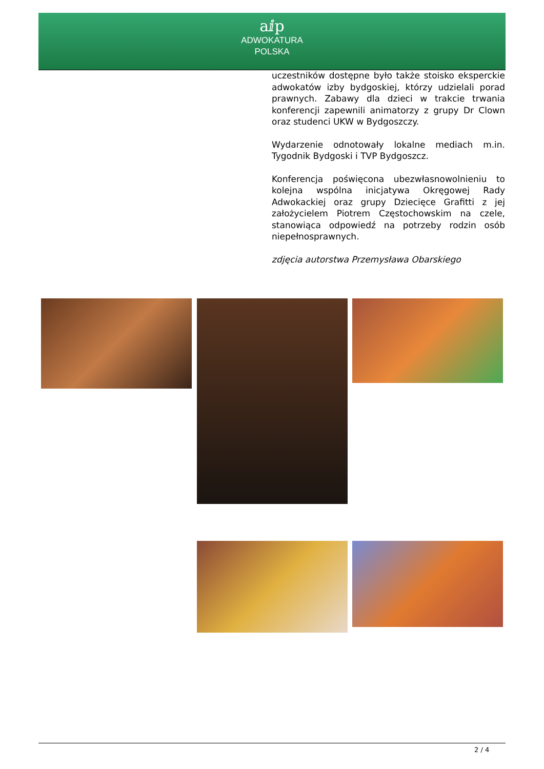aⅈp
ADWOKATURA
POLSKA
uczestników dostępne było także stoisko eksperckie adwokatów izby bydgoskiej, którzy udzielali porad prawnych. Zabawy dla dzieci w trakcie trwania konferencji zapewnili animatorzy z grupy Dr Clown oraz studenci UKW w Bydgoszczy.
Wydarzenie odnotowały lokalne mediach m.in. Tygodnik Bydgoski i TVP Bydgoszcz.
Konferencja poświęcona ubezwłasnowolnieniu to kolejna wspólna inicjatywa Okręgowej Rady Adwokackiej oraz grupy Dziecięce Grafitti z jej założycielem Piotrem Częstochowskim na czele, stanowiąca odpowiedź na potrzeby rodzin osób niepełnosprawnych.
zdjęcia autorstwa Przemysława Obarskiego
2 / 4